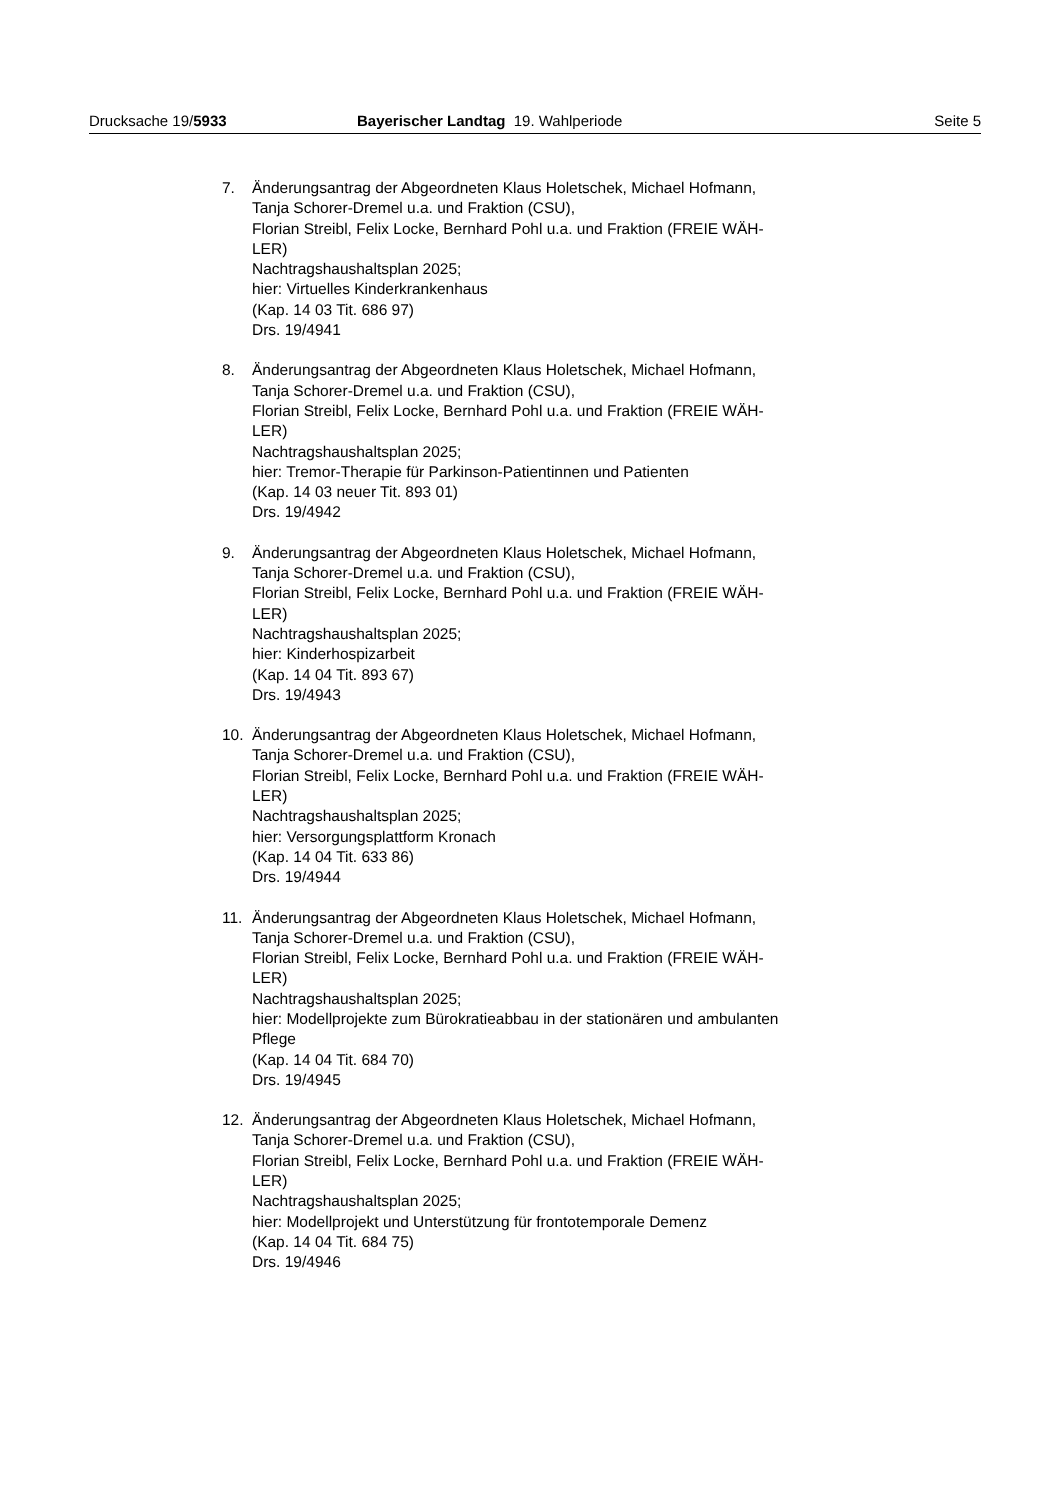Drucksache 19/5933 Bayerischer Landtag 19. Wahlperiode Seite 5
7. Änderungsantrag der Abgeordneten Klaus Holetschek, Michael Hofmann,
Tanja Schorer-Dremel u.a. und Fraktion (CSU),
Florian Streibl, Felix Locke, Bernhard Pohl u.a. und Fraktion (FREIE WÄH-
LER)
Nachtragshaushaltsplan 2025;
hier: Virtuelles Kinderkrankenhaus
(Kap. 14 03 Tit. 686 97)
Drs. 19/4941
8. Änderungsantrag der Abgeordneten Klaus Holetschek, Michael Hofmann,
Tanja Schorer-Dremel u.a. und Fraktion (CSU),
Florian Streibl, Felix Locke, Bernhard Pohl u.a. und Fraktion (FREIE WÄH-
LER)
Nachtragshaushaltsplan 2025;
hier: Tremor-Therapie für Parkinson-Patientinnen und Patienten
(Kap. 14 03 neuer Tit. 893 01)
Drs. 19/4942
9. Änderungsantrag der Abgeordneten Klaus Holetschek, Michael Hofmann,
Tanja Schorer-Dremel u.a. und Fraktion (CSU),
Florian Streibl, Felix Locke, Bernhard Pohl u.a. und Fraktion (FREIE WÄH-
LER)
Nachtragshaushaltsplan 2025;
hier: Kinderhospizarbeit
(Kap. 14 04 Tit. 893 67)
Drs. 19/4943
10. Änderungsantrag der Abgeordneten Klaus Holetschek, Michael Hofmann,
Tanja Schorer-Dremel u.a. und Fraktion (CSU),
Florian Streibl, Felix Locke, Bernhard Pohl u.a. und Fraktion (FREIE WÄH-
LER)
Nachtragshaushaltsplan 2025;
hier: Versorgungsplattform Kronach
(Kap. 14 04 Tit. 633 86)
Drs. 19/4944
11. Änderungsantrag der Abgeordneten Klaus Holetschek, Michael Hofmann,
Tanja Schorer-Dremel u.a. und Fraktion (CSU),
Florian Streibl, Felix Locke, Bernhard Pohl u.a. und Fraktion (FREIE WÄH-
LER)
Nachtragshaushaltsplan 2025;
hier: Modellprojekte zum Bürokratieabbau in der stationären und ambulanten
Pflege
(Kap. 14 04 Tit. 684 70)
Drs. 19/4945
12. Änderungsantrag der Abgeordneten Klaus Holetschek, Michael Hofmann,
Tanja Schorer-Dremel u.a. und Fraktion (CSU),
Florian Streibl, Felix Locke, Bernhard Pohl u.a. und Fraktion (FREIE WÄH-
LER)
Nachtragshaushaltsplan 2025;
hier: Modellprojekt und Unterstützung für frontotemporale Demenz
(Kap. 14 04 Tit. 684 75)
Drs. 19/4946